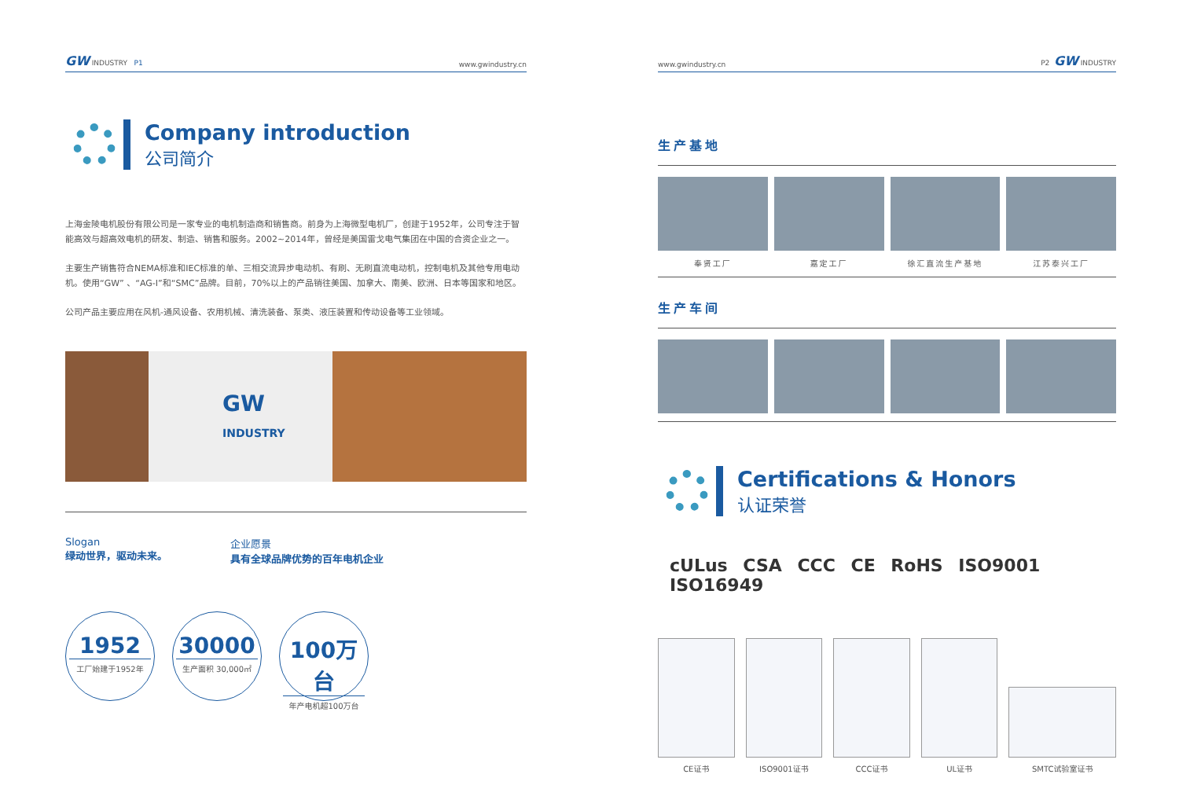GW INDUSTRY P1 www.gwindustry.cn
Company introduction
公司简介
上海金陵电机股份有限公司是一家专业的电机制造商和销售商。前身为上海微型电机厂，创建于1952年，公司专注于智能高效与超高效电机的研发、制造、销售和服务。2002~2014年，曾经是美国雷戈电气集团在中国的合资企业之一。
主要生产销售符合NEMA标准和IEC标准的单、三相交流异步电动机、有刷、无刷直流电动机，控制电机及其他专用电动机。使用“GW” 、“AG-I”和“SMC”品牌。目前，70%以上的产品销往美国、加拿大、南美、欧洲、日本等国家和地区。
公司产品主要应用在风机-通风设备、农用机械、清洗装备、泵类、液压装置和传动设备等工业领域。
GW
INDUSTRY
Slogan
绿动世界，驱动未来。
企业愿景
具有全球品牌优势的百年电机企业
1952
工厂始建于1952年
30000
生产面积 30,000㎡
100万台
年产电机超100万台
www.gwindustry.cn P2 GW INDUSTRY
生产基地
奉贤工厂 嘉定工厂 徐汇直流生产基地 江苏泰兴工厂
生产车间
Certifications & Honors
认证荣誉
cULus CSA CCC CE RoHS ISO9001 ISO16949
CE证书
ISO9001证书
CCC证书
UL证书
SMTC试验室证书